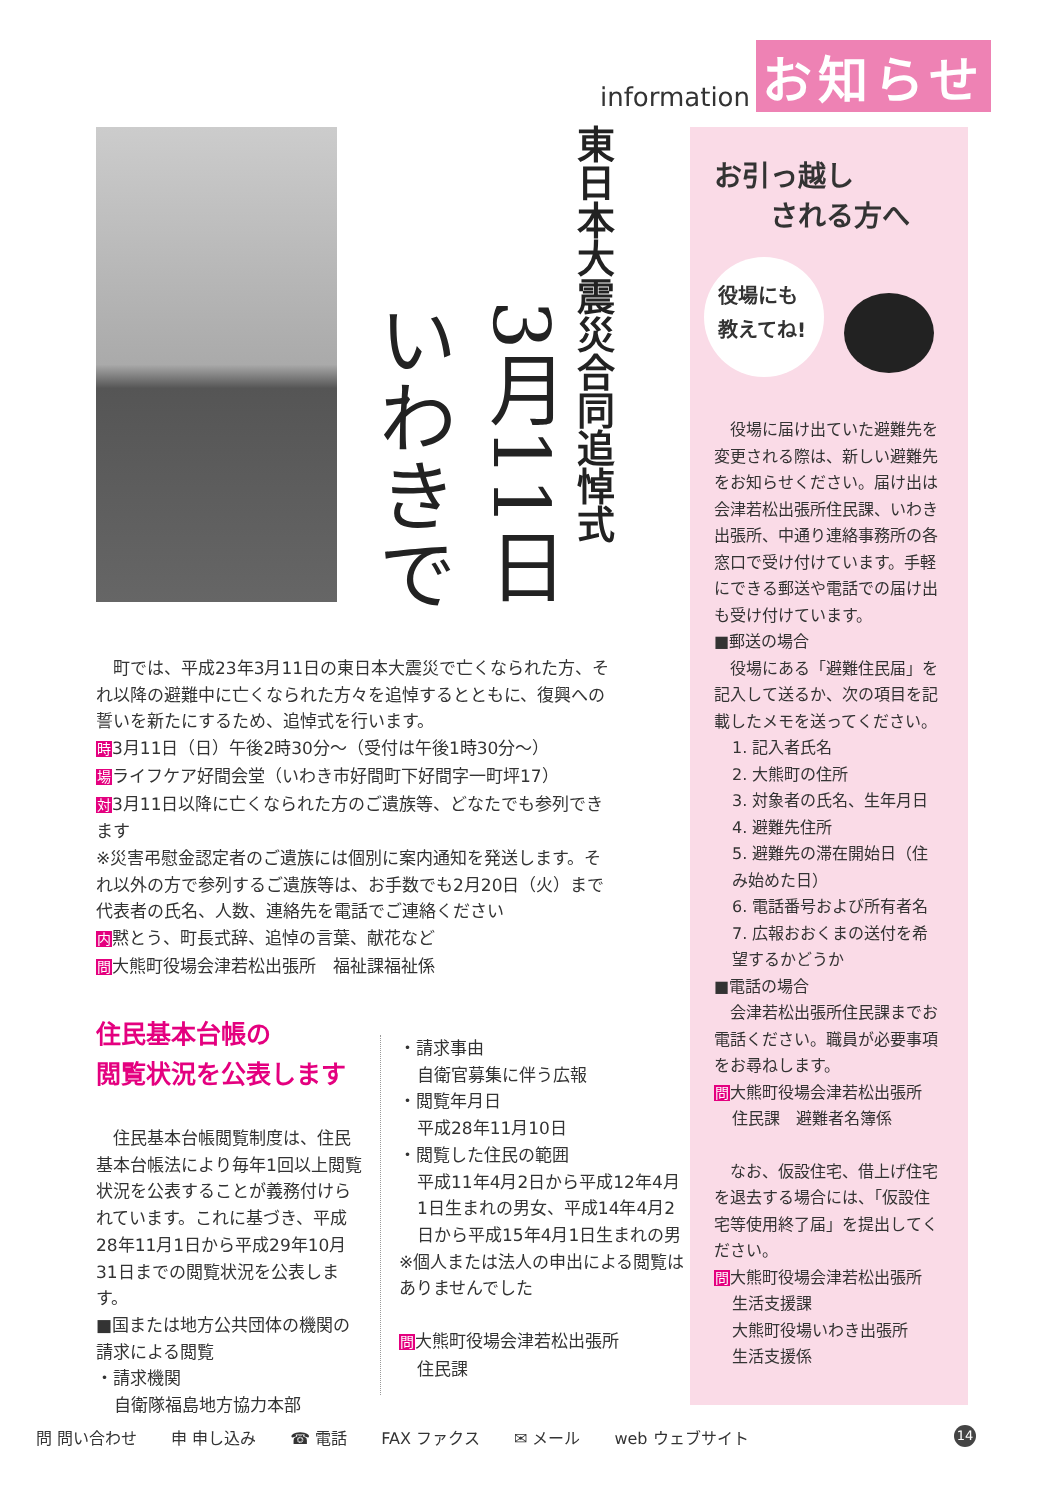information お知らせ
東日本大震災合同追悼式
3月11日
いわきで
　町では、平成23年3月11日の東日本大震災で亡くなられた方、それ以降の避難中に亡くなられた方々を追悼するとともに、復興への誓いを新たにするため、追悼式を行います。
時3月11日（日）午後2時30分～（受付は午後1時30分～）
場ライフケア好間会堂（いわき市好間町下好間字一町坪17）
対3月11日以降に亡くなられた方のご遺族等、どなたでも参列できます
※災害弔慰金認定者のご遺族には個別に案内通知を発送します。それ以外の方で参列するご遺族等は、お手数でも2月20日（火）まで代表者の氏名、人数、連絡先を電話でご連絡ください
内黙とう、町長式辞、追悼の言葉、献花など
問大熊町役場会津若松出張所　福祉課福祉係
住民基本台帳の
閲覧状況を公表します
　住民基本台帳閲覧制度は、住民基本台帳法により毎年1回以上閲覧状況を公表することが義務付けられています。これに基づき、平成28年11月1日から平成29年10月31日までの閲覧状況を公表します。
■国または地方公共団体の機関の請求による閲覧
・請求機関
自衛隊福島地方協力本部
・請求事由
自衛官募集に伴う広報
・閲覧年月日
平成28年11月10日
・閲覧した住民の範囲
平成11年4月2日から平成12年4月1日生まれの男女、平成14年4月2日から平成15年4月1日生まれの男
※個人または法人の申出による閲覧はありませんでした
問大熊町役場会津若松出張所
住民課
お引っ越し
　　される方へ
役場にも
教えてね!
　役場に届け出ていた避難先を変更される際は、新しい避難先をお知らせください。届け出は会津若松出張所住民課、いわき出張所、中通り連絡事務所の各窓口で受け付けています。手軽にできる郵送や電話での届け出も受け付けています。
■郵送の場合
　役場にある「避難住民届」を記入して送るか、次の項目を記載したメモを送ってください。
1. 記入者氏名
2. 大熊町の住所
3. 対象者の氏名、生年月日
4. 避難先住所
5. 避難先の滞在開始日（住み始めた日）
6. 電話番号および所有者名
7. 広報おおくまの送付を希望するかどうか
■電話の場合
　会津若松出張所住民課までお電話ください。職員が必要事項をお尋ねします。
問大熊町役場会津若松出張所
住民課　避難者名簿係
　なお、仮設住宅、借上げ住宅を退去する場合には、「仮設住宅等使用終了届」を提出してください。
問大熊町役場会津若松出張所
生活支援課
大熊町役場いわき出張所
生活支援係
問 問い合わせ 申 申し込み ☎ 電話 FAX ファクス ✉ メール web ウェブサイト 14